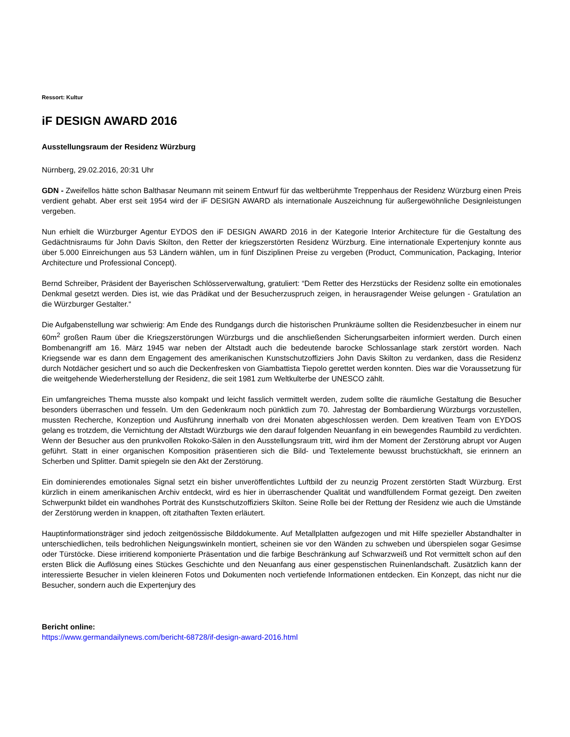Ressort: Kultur
iF DESIGN AWARD 2016
Ausstellungsraum der Residenz Würzburg
Nürnberg, 29.02.2016, 20:31 Uhr
GDN - Zweifellos hätte schon Balthasar Neumann mit seinem Entwurf für das weltberühmte Treppenhaus der Residenz Würzburg einen Preis verdient gehabt. Aber erst seit 1954 wird der iF DESIGN AWARD als internationale Auszeichnung für außergewöhnliche Designleistungen vergeben.
Nun erhielt die Würzburger Agentur EYDOS den iF DESIGN AWARD 2016 in der Kategorie Interior Architecture für die Gestaltung des Gedächtnisraums für John Davis Skilton, den Retter der kriegszerstörten Residenz Würzburg. Eine internationale Expertenjury konnte aus über 5.000 Einreichungen aus 53 Ländern wählen, um in fünf Disziplinen Preise zu vergeben (Product, Communication, Packaging, Interior Architecture und Professional Concept).
Bernd Schreiber, Präsident der Bayerischen Schlösserverwaltung, gratuliert: “Dem Retter des Herzstücks der Residenz sollte ein emotionales Denkmal gesetzt werden. Dies ist, wie das Prädikat und der Besucherzuspruch zeigen, in herausragender Weise gelungen - Gratulation an die Würzburger Gestalter.“
Die Aufgabenstellung war schwierig: Am Ende des Rundgangs durch die historischen Prunkräume sollten die Residenzbesucher in einem nur 60m<sup>2</sup> großen Raum über die Kriegszerstörungen Würzburgs und die anschließenden Sicherungsarbeiten informiert werden. Durch einen Bombenangriff am 16. März 1945 war neben der Altstadt auch die bedeutende barocke Schlossanlage stark zerstört worden. Nach Kriegsende war es dann dem Engagement des amerikanischen Kunstschutzoffiziers John Davis Skilton zu verdanken, dass die Residenz durch Notdächer gesichert und so auch die Deckenfresken von Giambattista Tiepolo gerettet werden konnten. Dies war die Voraussetzung für die weitgehende Wiederherstellung der Residenz, die seit 1981 zum Weltkulterbe der UNESCO zählt.
Ein umfangreiches Thema musste also kompakt und leicht fasslich vermittelt werden, zudem sollte die räumliche Gestaltung die Besucher besonders überraschen und fesseln. Um den Gedenkraum noch pünktlich zum 70. Jahrestag der Bombardierung Würzburgs vorzustellen, mussten Recherche, Konzeption und Ausführung innerhalb von drei Monaten abgeschlossen werden. Dem kreativen Team von EYDOS gelang es trotzdem, die Vernichtung der Altstadt Würzburgs wie den darauf folgenden Neuanfang in ein bewegendes Raumbild zu verdichten. Wenn der Besucher aus den prunkvollen Rokoko-Sälen in den Ausstellungsraum tritt, wird ihm der Moment der Zerstörung abrupt vor Augen geführt. Statt in einer organischen Komposition präsentieren sich die Bild- und Textelemente bewusst bruchstückhaft, sie erinnern an Scherben und Splitter. Damit spiegeln sie den Akt der Zerstörung.
Ein dominierendes emotionales Signal setzt ein bisher unveröffentlichtes Luftbild der zu neunzig Prozent zerstörten Stadt Würzburg. Erst kürzlich in einem amerikanischen Archiv entdeckt, wird es hier in überraschender Qualität und wandfüllendem Format gezeigt. Den zweiten Schwerpunkt bildet ein wandhohes Porträt des Kunstschutzoffiziers Skilton. Seine Rolle bei der Rettung der Residenz wie auch die Umstände der Zerstörung werden in knappen, oft zitathaften Texten erläutert.
Hauptinformationsträger sind jedoch zeitgenössische Bilddokumente. Auf Metallplatten aufgezogen und mit Hilfe spezieller Abstandhalter in unterschiedlichen, teils bedrohlichen Neigungswinkeln montiert, scheinen sie vor den Wänden zu schweben und überspielen sogar Gesimse oder Türstöcke. Diese irritierend komponierte Präsentation und die farbige Beschränkung auf Schwarzweiß und Rot vermittelt schon auf den ersten Blick die Auflösung eines Stückes Geschichte und den Neuanfang aus einer gespenstischen Ruinenlandschaft. Zusätzlich kann der interessierte Besucher in vielen kleineren Fotos und Dokumenten noch vertiefende Informationen entdecken. Ein Konzept, das nicht nur die Besucher, sondern auch die Expertenjury des
Bericht online:
https://www.germandailynews.com/bericht-68728/if-design-award-2016.html